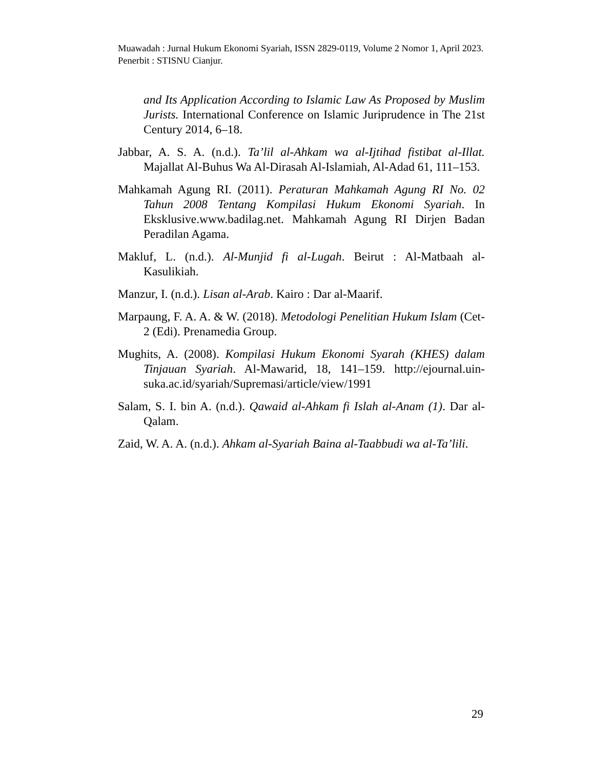Muawadah : Jurnal Hukum Ekonomi Syariah, ISSN 2829-0119, Volume 2 Nomor 1, April 2023. Penerbit : STISNU Cianjur.
and Its Application According to Islamic Law As Proposed by Muslim Jurists. International Conference on Islamic Juriprudence in The 21st Century 2014, 6–18.
Jabbar, A. S. A. (n.d.). Ta’lil al-Ahkam wa al-Ijtihad fistibat al-Illat. Majallat Al-Buhus Wa Al-Dirasah Al-Islamiah, Al-Adad 61, 111–153.
Mahkamah Agung RI. (2011). Peraturan Mahkamah Agung RI No. 02 Tahun 2008 Tentang Kompilasi Hukum Ekonomi Syariah. In Eksklusive.www.badilag.net. Mahkamah Agung RI Dirjen Badan Peradilan Agama.
Makluf, L. (n.d.). Al-Munjid fi al-Lugah. Beirut : Al-Matbaah al-Kasulikiah.
Manzur, I. (n.d.). Lisan al-Arab. Kairo : Dar al-Maarif.
Marpaung, F. A. A. & W. (2018). Metodologi Penelitian Hukum Islam (Cet-2 (Edi). Prenamedia Group.
Mughits, A. (2008). Kompilasi Hukum Ekonomi Syarah (KHES) dalam Tinjauan Syariah. Al-Mawarid, 18, 141–159. http://ejournal.uin-suka.ac.id/syariah/Supremasi/article/view/1991
Salam, S. I. bin A. (n.d.). Qawaid al-Ahkam fi Islah al-Anam (1). Dar al-Qalam.
Zaid, W. A. A. (n.d.). Ahkam al-Syariah Baina al-Taabbudi wa al-Ta’lili.
29